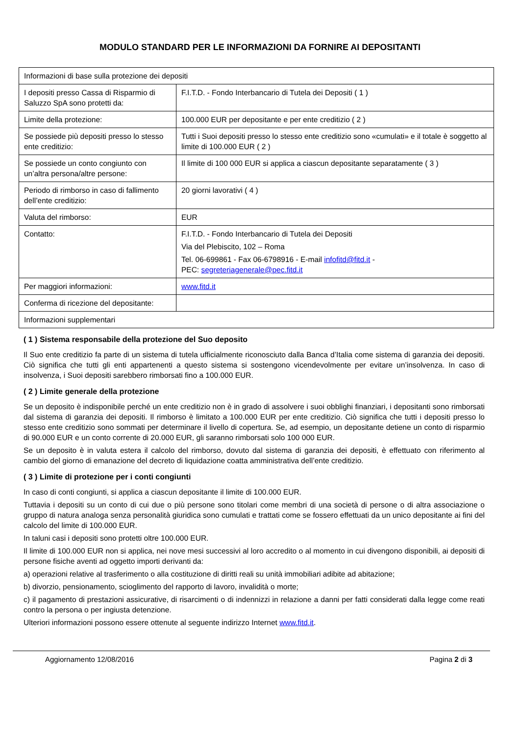MODULO STANDARD PER LE INFORMAZIONI DA FORNIRE AI DEPOSITANTI
| Informazioni di base sulla protezione dei depositi | |
| I depositi presso Cassa di Risparmio di Saluzzo SpA sono protetti da: | F.I.T.D. - Fondo Interbancario di Tutela dei Depositi ( 1 ) |
| Limite della protezione: | 100.000 EUR per depositante e per ente creditizio ( 2 ) |
| Se possiede più depositi presso lo stesso ente creditizio: | Tutti i Suoi depositi presso lo stesso ente creditizio sono «cumulati» e il totale è soggetto al limite di 100.000 EUR ( 2 ) |
| Se possiede un conto congiunto con un’altra persona/altre persone: | Il limite di 100 000 EUR si applica a ciascun depositante separatamente ( 3 ) |
| Periodo di rimborso in caso di fallimento dell’ente creditizio: | 20 giorni lavorativi ( 4 ) |
| Valuta del rimborso: | EUR |
| Contatto: | F.I.T.D. - Fondo Interbancario di Tutela dei Depositi Via del Plebiscito, 102 – Roma Tel. 06-699861 - Fax 06-6798916 - E-mail infofitd@fitd.it - PEC: segreteriagenerale@pec.fitd.it |
| Per maggiori informazioni: | www.fitd.it |
| Conferma di ricezione del depositante: | |
| Informazioni supplementari | |
( 1 ) Sistema responsabile della protezione del Suo deposito
Il Suo ente creditizio fa parte di un sistema di tutela ufficialmente riconosciuto dalla Banca d’Italia come sistema di garanzia dei depositi. Ciò significa che tutti gli enti appartenenti a questo sistema si sostengono vicendevolmente per evitare un’insolvenza. In caso di insolvenza, i Suoi depositi sarebbero rimborsati fino a 100.000 EUR.
( 2 ) Limite generale della protezione
Se un deposito è indisponibile perché un ente creditizio non è in grado di assolvere i suoi obblighi finanziari, i depositanti sono rimborsati dal sistema di garanzia dei depositi. Il rimborso è limitato a 100.000 EUR per ente creditizio. Ciò significa che tutti i depositi presso lo stesso ente creditizio sono sommati per determinare il livello di copertura. Se, ad esempio, un depositante detiene un conto di risparmio di 90.000 EUR e un conto corrente di 20.000 EUR, gli saranno rimborsati solo 100 000 EUR.
Se un deposito è in valuta estera il calcolo del rimborso, dovuto dal sistema di garanzia dei depositi, è effettuato con riferimento al cambio del giorno di emanazione del decreto di liquidazione coatta amministrativa dell’ente creditizio.
( 3 ) Limite di protezione per i conti congiunti
In caso di conti congiunti, si applica a ciascun depositante il limite di 100.000 EUR.
Tuttavia i depositi su un conto di cui due o più persone sono titolari come membri di una società di persone o di altra associazione o gruppo di natura analoga senza personalità giuridica sono cumulati e trattati come se fossero effettuati da un unico depositante ai fini del calcolo del limite di 100.000 EUR.
In taluni casi i depositi sono protetti oltre 100.000 EUR.
Il limite di 100.000 EUR non si applica, nei nove mesi successivi al loro accredito o al momento in cui divengono disponibili, ai depositi di persone fisiche aventi ad oggetto importi derivanti da:
a) operazioni relative al trasferimento o alla costituzione di diritti reali su unità immobiliari adibite ad abitazione;
b) divorzio, pensionamento, scioglimento del rapporto di lavoro, invalidità o morte;
c) il pagamento di prestazioni assicurative, di risarcimenti o di indennizzi in relazione a danni per fatti considerati dalla legge come reati contro la persona o per ingiusta detenzione.
Ulteriori informazioni possono essere ottenute al seguente indirizzo Internet www.fitd.it.
Aggiornamento 12/08/2016 Pagina 2 di 3